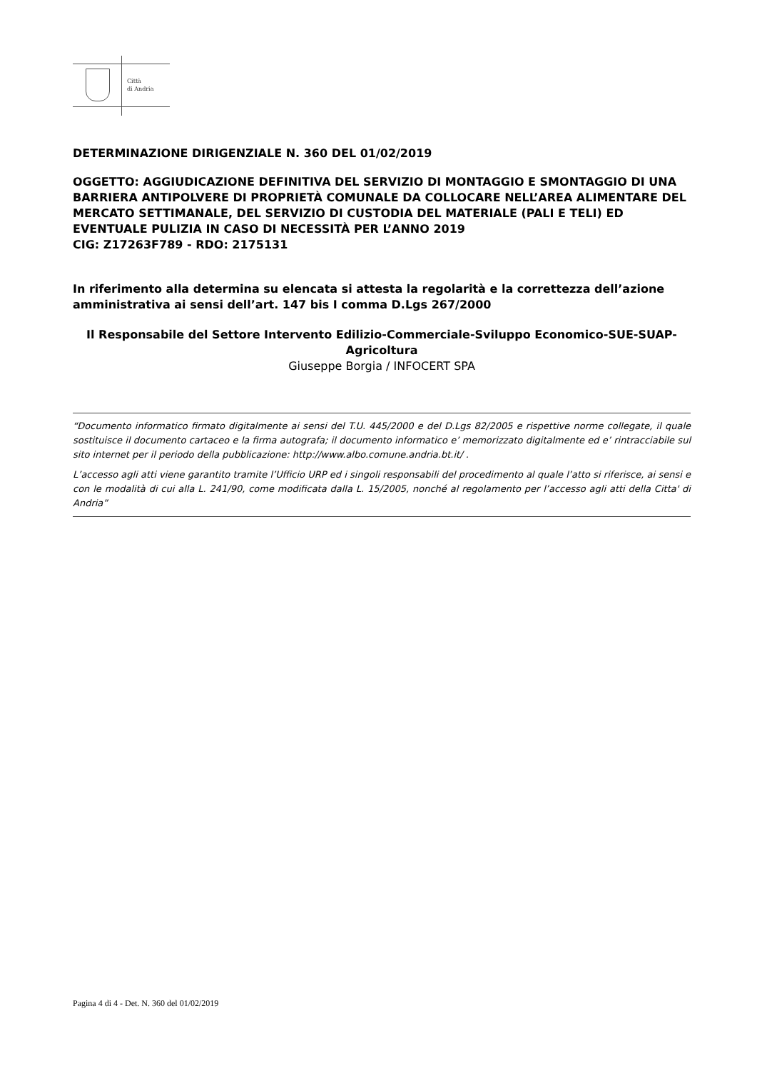Città
di Andria
DETERMINAZIONE DIRIGENZIALE N. 360 DEL 01/02/2019
OGGETTO: AGGIUDICAZIONE DEFINITIVA DEL SERVIZIO DI MONTAGGIO E SMONTAGGIO DI UNA BARRIERA ANTIPOLVERE DI PROPRIETÀ COMUNALE DA COLLOCARE NELL’AREA ALIMENTARE DEL MERCATO SETTIMANALE, DEL SERVIZIO DI CUSTODIA DEL MATERIALE (PALI E TELI) ED EVENTUALE PULIZIA IN CASO DI NECESSITÀ PER L’ANNO 2019
CIG: Z17263F789 - RDO: 2175131
In riferimento alla determina su elencata si attesta la regolarità e la correttezza dell’azione amministrativa ai sensi dell’art. 147 bis I comma D.Lgs 267/2000
Il Responsabile del Settore Intervento Edilizio-Commerciale-Sviluppo Economico-SUE-SUAP-Agricoltura
Giuseppe Borgia / INFOCERT SPA
“Documento informatico firmato digitalmente ai sensi del T.U. 445/2000 e del D.Lgs 82/2005 e rispettive norme collegate, il quale sostituisce il documento cartaceo e la firma autografa; il documento informatico e’ memorizzato digitalmente ed e’ rintracciabile sul sito internet per il periodo della pubblicazione: http://www.albo.comune.andria.bt.it/ .
L’accesso agli atti viene garantito tramite l’Ufficio URP ed i singoli responsabili del procedimento al quale l’atto si riferisce, ai sensi e con le modalità di cui alla L. 241/90, come modificata dalla L. 15/2005, nonché al regolamento per l’accesso agli atti della Citta' di Andria”
Pagina 4 di 4 - Det. N. 360 del 01/02/2019